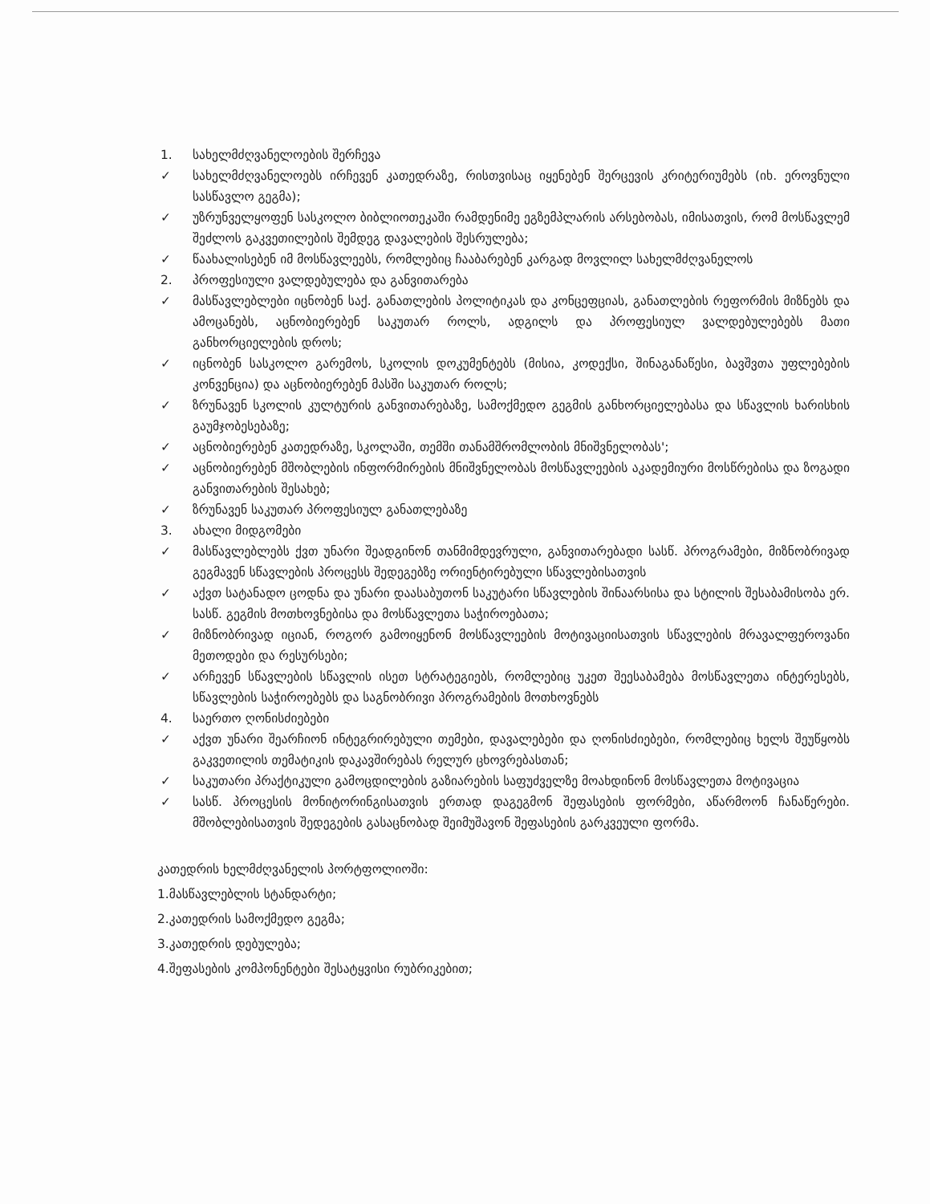1. სახელმძღვანელოების შერჩევა
✓ სახელმძღვანელოებს ირჩევენ კათედრაზე, რისთვისაც იყენებენ შერცევის კრიტერიუმებს (იხ. ეროვნული სასწავლო გეგმა);
✓ უზრუნველყოფენ სასკოლო ბიბლიოთეკაში რამდენიმე ეგზემპლარის არსებობას, იმისათვის, რომ მოსწავლემ შეძლოს გაკვეთილების შემდეგ დავალების შესრულება;
✓ წაახალისებენ იმ მოსწავლეებს, რომლებიც ჩააბარებენ კარგად მოვლილ სახელმძღვანელოს
2. პროფესიული ვალდებულება და განვითარება
✓ მასწავლებლები იცნობენ საქ. განათლების პოლიტიკას და კონცეფციას, განათლების რეფორმის მიზნებს და ამოცანებს, აცნობიერებენ საკუთარ როლს, ადგილს და პროფესიულ ვალდებულებებს მათი განხორციელების დროს;
✓ იცნობენ სასკოლო გარემოს, სკოლის დოკუმენტებს (მისია, კოდექსი, შინაგანაწესი, ბავშვთა უფლებების კონვენცია) და აცნობიერებენ მასში საკუთარ როლს;
✓ ზრუნავენ სკოლის კულტურის განვითარებაზე, სამოქმედო გეგმის განხორციელებასა და სწავლის ხარისხის გაუმჯობესებაზე;
✓ აცნობიერებენ კათედრაზე, სკოლაში, თემში თანამშრომლობის მნიშვნელობას';
✓ აცნობიერებენ მშობლების ინფორმირების მნიშვნელობას მოსწავლეების აკადემიური მოსწრებისა და ზოგადი განვითარების შესახებ;
✓ ზრუნავენ საკუთარ პროფესიულ განათლებაზე
3. ახალი მიდგომები
✓ მასწავლებლებს ქვთ უნარი შეადგინონ თანმიმდევრული, განვითარებადი სასწ. პროგრამები, მიზნობრივად გეგმავენ სწავლების პროცესს შედეგებზე ორიენტირებული სწავლებისათვის
✓ აქვთ სატანადო ცოდნა და უნარი დაასაბუთონ საკუტარი სწავლების შინაარსისა და სტილის შესაბამისობა ერ. სასწ. გეგმის მოთხოვნებისა და მოსწავლეთა საჭიროებათა;
✓ მიზნობრივად იციან, როგორ გამოიყენონ მოსწავლეების მოტივაციისათვის სწავლების მრავალფეროვანი მეთოდები და რესურსები;
✓ არჩევენ სწავლების სწავლის ისეთ სტრატეგიებს, რომლებიც უკეთ შეესაბამება მოსწავლეთა ინტერესებს, სწავლების საჭიროებებს და საგნობრივი პროგრამების მოთხოვნებს
4. საერთო ღონისძიებები
✓ აქვთ უნარი შეარჩიონ ინტეგრირებული თემები, დავალებები და ღონისძიებები, რომლებიც ხელს შეუწყობს გაკვეთილის თემატიკის დაკავშირებას რელურ ცხოვრებასთან;
✓ საკუთარი პრაქტიკული გამოცდილების გაზიარების საფუძველზე მოახდინონ მოსწავლეთა მოტივაცია
✓ სასწ. პროცესის მონიტორინგისათვის ერთად დაგეგმონ შეფასების ფორმები, აწარმოონ ჩანაწერები. მშობლებისათვის შედეგების გასაცნობად შეიმუშავონ შეფასების გარკვეული ფორმა.
კათედრის ხელმძღვანელის პორტფოლიოში:
1.მასწავლებლის სტანდარტი;
2.კათედრის სამოქმედო გეგმა;
3.კათედრის დებულება;
4.შეფასების კომპონენტები შესატყვისი რუბრიკებით;